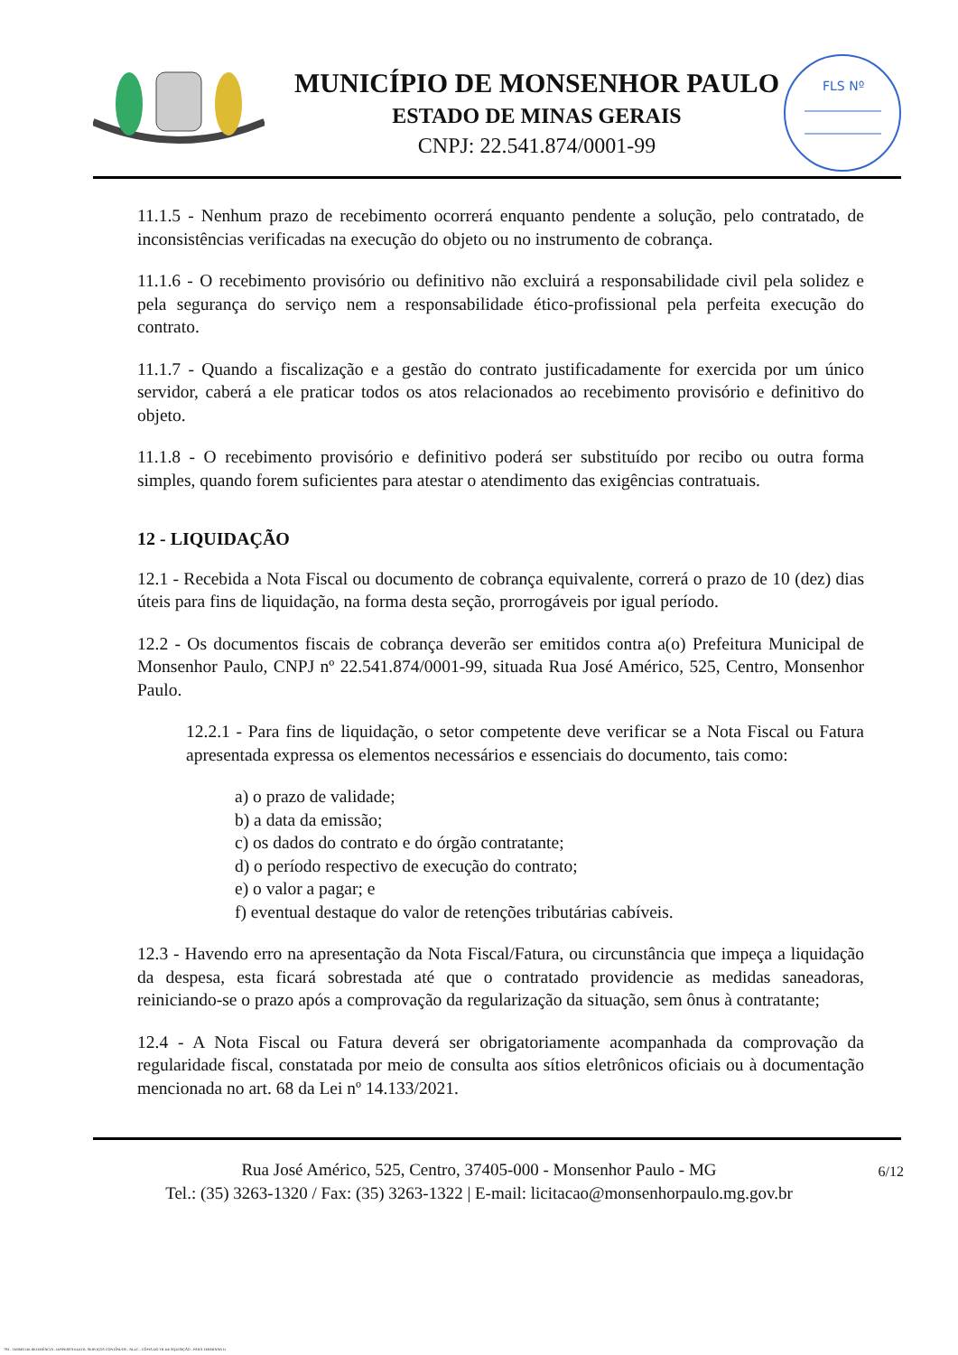MUNICÍPIO DE MONSENHOR PAULO
ESTADO DE MINAS GERAIS
CNPJ: 22.541.874/0001-99
FLS Nº
11.1.5 - Nenhum prazo de recebimento ocorrerá enquanto pendente a solução, pelo contratado, de inconsistências verificadas na execução do objeto ou no instrumento de cobrança.
11.1.6 - O recebimento provisório ou definitivo não excluirá a responsabilidade civil pela solidez e pela segurança do serviço nem a responsabilidade ético-profissional pela perfeita execução do contrato.
11.1.7 - Quando a fiscalização e a gestão do contrato justificadamente for exercida por um único servidor, caberá a ele praticar todos os atos relacionados ao recebimento provisório e definitivo do objeto.
11.1.8 - O recebimento provisório e definitivo poderá ser substituído por recibo ou outra forma simples, quando forem suficientes para atestar o atendimento das exigências contratuais.
12 - LIQUIDAÇÃO
12.1 - Recebida a Nota Fiscal ou documento de cobrança equivalente, correrá o prazo de 10 (dez) dias úteis para fins de liquidação, na forma desta seção, prorrogáveis por igual período.
12.2 - Os documentos fiscais de cobrança deverão ser emitidos contra a(o) Prefeitura Municipal de Monsenhor Paulo, CNPJ nº 22.541.874/0001-99, situada Rua José Américo, 525, Centro, Monsenhor Paulo.
12.2.1 - Para fins de liquidação, o setor competente deve verificar se a Nota Fiscal ou Fatura apresentada expressa os elementos necessários e essenciais do documento, tais como:
a) o prazo de validade;
b) a data da emissão;
c) os dados do contrato e do órgão contratante;
d) o período respectivo de execução do contrato;
e) o valor a pagar; e
f) eventual destaque do valor de retenções tributárias cabíveis.
12.3 - Havendo erro na apresentação da Nota Fiscal/Fatura, ou circunstância que impeça a liquidação da despesa, esta ficará sobrestada até que o contratado providencie as medidas saneadoras, reiniciando-se o prazo após a comprovação da regularização da situação, sem ônus à contratante;
12.4 - A Nota Fiscal ou Fatura deverá ser obrigatoriamente acompanhada da comprovação da regularidade fiscal, constatada por meio de consulta aos sítios eletrônicos oficiais ou à documentação mencionada no art. 68 da Lei nº 14.133/2021.
Rua José Américo, 525, Centro, 37405-000 - Monsenhor Paulo - MG
Tel.: (35) 3263-1320 / Fax: (35) 3263-1322 | E-mail: licitacao@monsenhorpaulo.mg.gov.br
6/12
784 - TERMO DE REFERÊNCIA - DISPENSA ELETR. SERVIÇOS CONTÍNUOS - NLLC - CÓPIA DO TR DE AQUISIÇÃO - PARA TERMINAR D